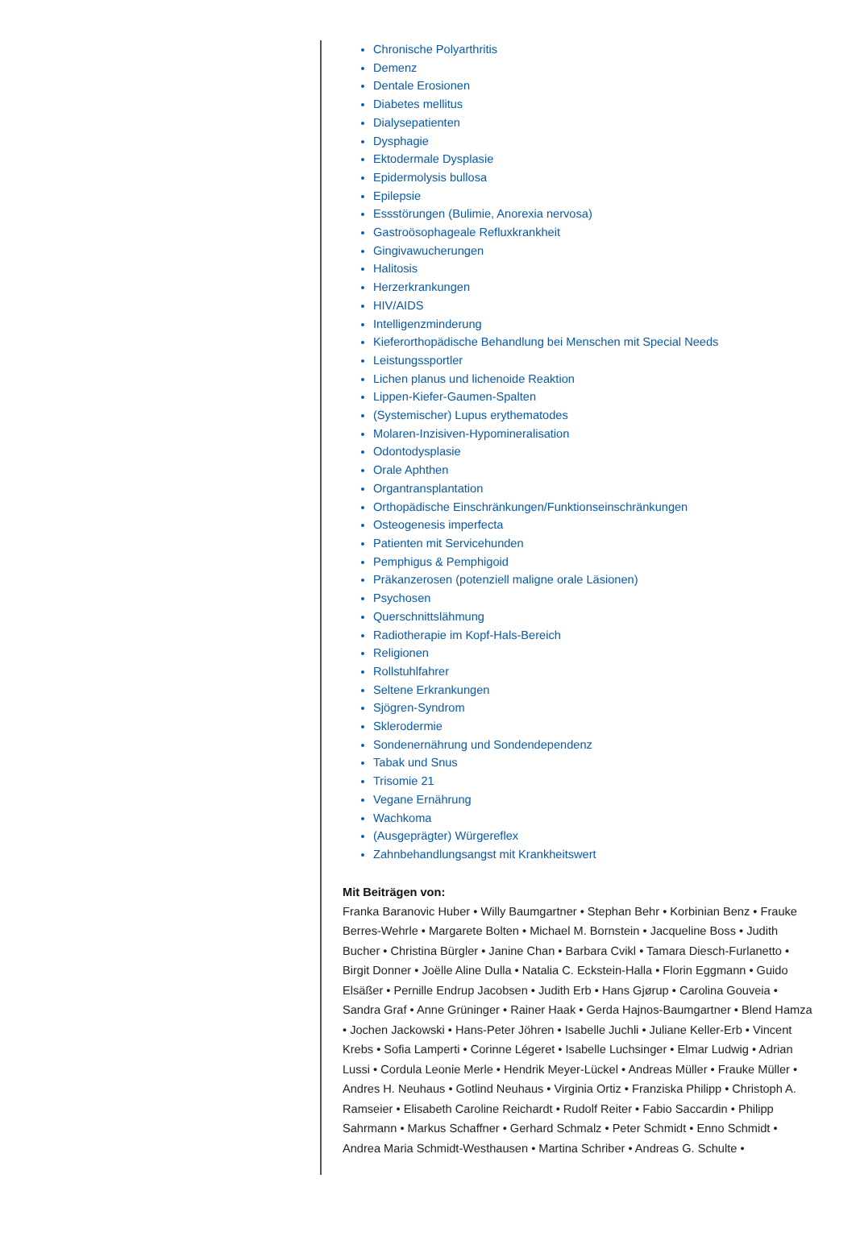Chronische Polyarthritis
Demenz
Dentale Erosionen
Diabetes mellitus
Dialysepatienten
Dysphagie
Ektodermale Dysplasie
Epidermolysis bullosa
Epilepsie
Essstörungen (Bulimie, Anorexia nervosa)
Gastroösophageale Refluxkrankheit
Gingivawucherungen
Halitosis
Herzerkrankungen
HIV/AIDS
Intelligenzminderung
Kieferorthopädische Behandlung bei Menschen mit Special Needs
Leistungssportler
Lichen planus und lichenoide Reaktion
Lippen-Kiefer-Gaumen-Spalten
(Systemischer) Lupus erythematodes
Molaren-Inzisiven-Hypomineralisation
Odontodysplasie
Orale Aphthen
Organtransplantation
Orthopädische Einschränkungen/Funktionseinschränkungen
Osteogenesis imperfecta
Patienten mit Servicehunden
Pemphigus & Pemphigoid
Präkanzerosen (potenziell maligne orale Läsionen)
Psychosen
Querschnittslähmung
Radiotherapie im Kopf-Hals-Bereich
Religionen
Rollstuhlfahrer
Seltene Erkrankungen
Sjögren-Syndrom
Sklerodermie
Sondenernährung und Sondendependenz
Tabak und Snus
Trisomie 21
Vegane Ernährung
Wachkoma
(Ausgeprägter) Würgereflex
Zahnbehandlungsangst mit Krankheitswert
Mit Beiträgen von:
Franka Baranovic Huber • Willy Baumgartner • Stephan Behr • Korbinian Benz • Frauke Berres-Wehrle • Margarete Bolten • Michael M. Bornstein • Jacqueline Boss • Judith Bucher • Christina Bürgler • Janine Chan • Barbara Cvikl • Tamara Diesch-Furlanetto • Birgit Donner • Joëlle Aline Dulla • Natalia C. Eckstein-Halla • Florin Eggmann • Guido Elsäßer • Pernille Endrup Jacobsen • Judith Erb • Hans Gjørup • Carolina Gouveia • Sandra Graf • Anne Grüninger • Rainer Haak • Gerda Hajnos-Baumgartner • Blend Hamza • Jochen Jackowski • Hans-Peter Jöhren • Isabelle Juchli • Juliane Keller-Erb • Vincent Krebs • Sofia Lamperti • Corinne Légeret • Isabelle Luchsinger • Elmar Ludwig • Adrian Lussi • Cordula Leonie Merle • Hendrik Meyer-Lückel • Andreas Müller • Frauke Müller • Andres H. Neuhaus • Gotlind Neuhaus • Virginia Ortiz • Franziska Philipp • Christoph A. Ramseier • Elisabeth Caroline Reichardt • Rudolf Reiter • Fabio Saccardin • Philipp Sahrmann • Markus Schaffner • Gerhard Schmalz • Peter Schmidt • Enno Schmidt • Andrea Maria Schmidt-Westhausen • Martina Schriber • Andreas G. Schulte •